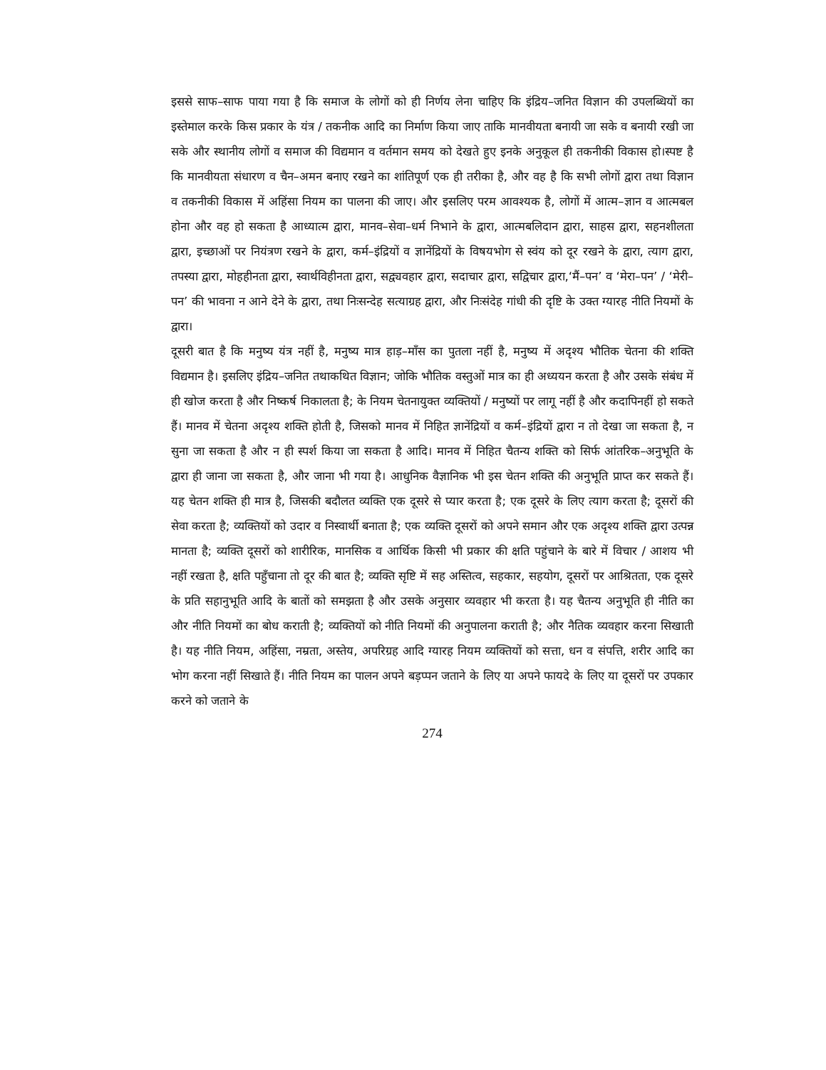इससे साफ–साफ पाया गया है कि समाज के लोगों को ही निर्णय लेना चाहिए कि इंद्रिय–जनित विज्ञान की उपलब्धियों का इस्तेमाल करके किस प्रकार के यंत्र / तकनीक आदि का निर्माण किया जाए ताकि मानवीयता बनायी जा सके व बनायी रखी जा सके और स्थानीय लोगों व समाज की विद्यमान व वर्तमान समय को देखते हुए इनके अनुकूल ही तकनीकी विकास हो।स्पष्ट है कि मानवीयता संधारण व चैन–अमन बनाए रखने का शांतिपूर्ण एक ही तरीका है, और वह है कि सभी लोगों द्वारा तथा विज्ञान व तकनीकी विकास में अहिंसा नियम का पालना की जाए। और इसलिए परम आवश्यक है, लोगों में आत्म–ज्ञान व आत्मबल होना और वह हो सकता है आध्यात्म द्वारा, मानव–सेवा–धर्म निभाने के द्वारा, आत्मबलिदान द्वारा, साहस द्वारा, सहनशीलता द्वारा, इच्छाओं पर नियंत्रण रखने के द्वारा, कर्म–इंद्रियों व ज्ञानेंद्रियों के विषयभोग से स्वंय को दूर रखने के द्वारा, त्याग द्वारा, तपस्या द्वारा, मोहहीनता द्वारा, स्वार्थविहीनता द्वारा, सद्व्यवहार द्वारा, सदाचार द्वारा, सद्विचार द्वारा,‘मैं–पन’ व ‘मेरा–पन’ / ‘मेरी–पन’ की भावना न आने देने के द्वारा, तथा निःसन्देह सत्याग्रह द्वारा, और निःसंदेह गांधी की दृष्टि के उक्त ग्यारह नीति नियमों के द्वारा।
दूसरी बात है कि मनुष्य यंत्र नहीं है, मनुष्य मात्र हाड़–माँस का पुतला नहीं है, मनुष्य में अदृश्य भौतिक चेतना की शक्ति विद्यमान है। इसलिए इंद्रिय–जनित तथाकथित विज्ञान; जोकि भौतिक वस्तुओं मात्र का ही अध्ययन करता है और उसके संबंध में ही खोज करता है और निष्कर्ष निकालता है; के नियम चेतनायुक्त व्यक्तियों / मनुष्यों पर लागू नहीं है और कदापिनहीं हो सकते हैं। मानव में चेतना अदृश्य शक्ति होती है, जिसको मानव में निहित ज्ञानेंद्रियों व कर्म–इंद्रियों द्वारा न तो देखा जा सकता है, न सुना जा सकता है और न ही स्पर्श किया जा सकता है आदि। मानव में निहित चैतन्य शक्ति को सिर्फ आंतरिक–अनुभूति के द्वारा ही जाना जा सकता है, और जाना भी गया है। आधुनिक वैज्ञानिक भी इस चेतन शक्ति की अनुभूति प्राप्त कर सकते हैं। यह चेतन शक्ति ही मात्र है, जिसकी बदौलत व्यक्ति एक दूसरे से प्यार करता है; एक दूसरे के लिए त्याग करता है; दूसरों की सेवा करता है; व्यक्तियों को उदार व निस्वार्थी बनाता है; एक व्यक्ति दूसरों को अपने समान और एक अदृश्य शक्ति द्वारा उत्पन्न मानता है; व्यक्ति दूसरों को शारीरिक, मानसिक व आर्थिक किसी भी प्रकार की क्षति पहुंचाने के बारे में विचार / आशय भी नहीं रखता है, क्षति पहुँचाना तो दूर की बात है; व्यक्ति सृष्टि में सह अस्तित्व, सहकार, सहयोग, दूसरों पर आश्रितता, एक दूसरे के प्रति सहानुभूति आदि के बातों को समझता है और उसके अनुसार व्यवहार भी करता है। यह चैतन्य अनुभूति ही नीति का और नीति नियमों का बोध कराती है; व्यक्तियों को नीति नियमों की अनुपालना कराती है; और नैतिक व्यवहार करना सिखाती है। यह नीति नियम, अहिंसा, नम्रता, अस्तेय, अपरिग्रह आदि ग्यारह नियम व्यक्तियों को सत्ता, धन व संपत्ति, शरीर आदि का भोग करना नहीं सिखाते हैं। नीति नियम का पालन अपने बड़प्पन जताने के लिए या अपने फायदे के लिए या दूसरों पर उपकार करने को जताने के
274